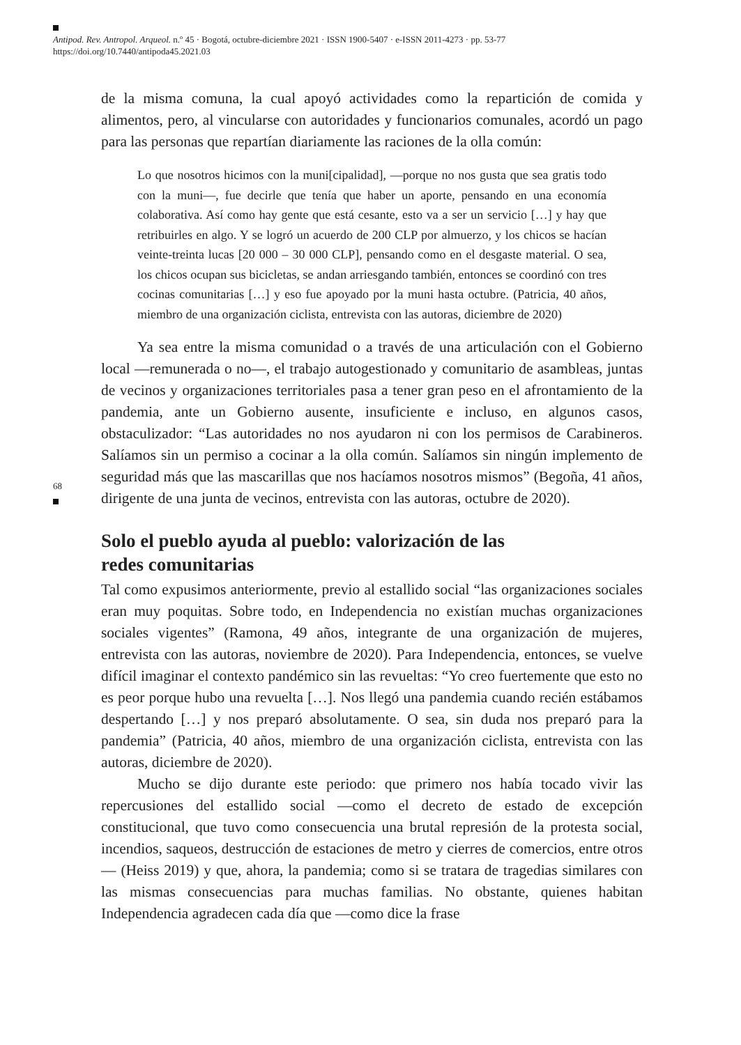Antipod. Rev. Antropol. Arqueol. n.º 45 · Bogotá, octubre-diciembre 2021 · ISSN 1900-5407 · e-ISSN 2011-4273 · pp. 53-77
https://doi.org/10.7440/antipoda45.2021.03
68
de la misma comuna, la cual apoyó actividades como la repartición de comida y alimentos, pero, al vincularse con autoridades y funcionarios comunales, acordó un pago para las personas que repartían diariamente las raciones de la olla común:
Lo que nosotros hicimos con la muni[cipalidad], —porque no nos gusta que sea gratis todo con la muni—, fue decirle que tenía que haber un aporte, pensando en una economía colaborativa. Así como hay gente que está cesante, esto va a ser un servicio […] y hay que retribuirles en algo. Y se logró un acuerdo de 200 CLP por almuerzo, y los chicos se hacían veinte-treinta lucas [20 000 – 30 000 CLP], pensando como en el desgaste material. O sea, los chicos ocupan sus bicicletas, se andan arriesgando también, entonces se coordinó con tres cocinas comunitarias […] y eso fue apoyado por la muni hasta octubre. (Patricia, 40 años, miembro de una organización ciclista, entrevista con las autoras, diciembre de 2020)
Ya sea entre la misma comunidad o a través de una articulación con el Gobierno local —remunerada o no—, el trabajo autogestionado y comunitario de asambleas, juntas de vecinos y organizaciones territoriales pasa a tener gran peso en el afrontamiento de la pandemia, ante un Gobierno ausente, insuficiente e incluso, en algunos casos, obstaculizador: “Las autoridades no nos ayudaron ni con los permisos de Carabineros. Salíamos sin un permiso a cocinar a la olla común. Salíamos sin ningún implemento de seguridad más que las mascarillas que nos hacíamos nosotros mismos” (Begoña, 41 años, dirigente de una junta de vecinos, entrevista con las autoras, octubre de 2020).
Solo el pueblo ayuda al pueblo: valorización de las
redes comunitarias
Tal como expusimos anteriormente, previo al estallido social “las organizaciones sociales eran muy poquitas. Sobre todo, en Independencia no existían muchas organizaciones sociales vigentes” (Ramona, 49 años, integrante de una organización de mujeres, entrevista con las autoras, noviembre de 2020). Para Independencia, entonces, se vuelve difícil imaginar el contexto pandémico sin las revueltas: “Yo creo fuertemente que esto no es peor porque hubo una revuelta […]. Nos llegó una pandemia cuando recién estábamos despertando […] y nos preparó absolutamente. O sea, sin duda nos preparó para la pandemia” (Patricia, 40 años, miembro de una organización ciclista, entrevista con las autoras, diciembre de 2020).
Mucho se dijo durante este periodo: que primero nos había tocado vivir las repercusiones del estallido social —como el decreto de estado de excepción constitucional, que tuvo como consecuencia una brutal represión de la protesta social, incendios, saqueos, destrucción de estaciones de metro y cierres de comercios, entre otros— (Heiss 2019) y que, ahora, la pandemia; como si se tratara de tragedias similares con las mismas consecuencias para muchas familias. No obstante, quienes habitan Independencia agradecen cada día que —como dice la frase